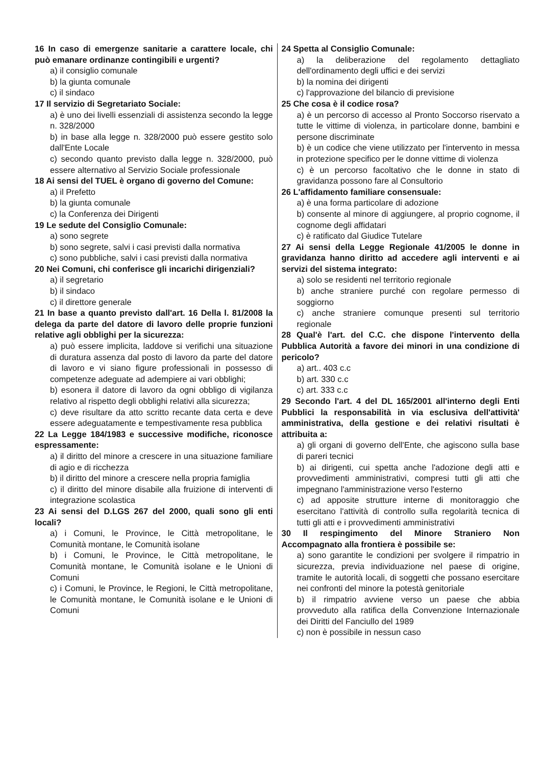16 In caso di emergenze sanitarie a carattere locale, chi può emanare ordinanze contingibili e urgenti?
a) il consiglio comunale
b) la giunta comunale
c) il sindaco
17 Il servizio di Segretariato Sociale:
a) è uno dei livelli essenziali di assistenza secondo la legge n. 328/2000
b) in base alla legge n. 328/2000 può essere gestito solo dall'Ente Locale
c) secondo quanto previsto dalla legge n. 328/2000, può essere alternativo al Servizio Sociale professionale
18 Ai sensi del TUEL è organo di governo del Comune:
a) il Prefetto
b) la giunta comunale
c) la Conferenza dei Dirigenti
19 Le sedute del Consiglio Comunale:
a) sono segrete
b) sono segrete, salvi i casi previsti dalla normativa
c) sono pubbliche, salvi i casi previsti dalla normativa
20 Nei Comuni, chi conferisce gli incarichi dirigenziali?
a) il segretario
b) il sindaco
c) il direttore generale
21 In base a quanto previsto dall'art. 16 Della l. 81/2008 la delega da parte del datore di lavoro delle proprie funzioni relative agli obblighi per la sicurezza:
a) può essere implicita, laddove si verifichi una situazione di duratura assenza dal posto di lavoro da parte del datore di lavoro e vi siano figure professionali in possesso di competenze adeguate ad adempiere ai vari obblighi;
b) esonera il datore di lavoro da ogni obbligo di vigilanza relativo al rispetto degli obblighi relativi alla sicurezza;
c) deve risultare da atto scritto recante data certa e deve essere adeguatamente e tempestivamente resa pubblica
22 La Legge 184/1983 e successive modifiche, riconosce espressamente:
a) il diritto del minore a crescere in una situazione familiare di agio e di ricchezza
b) il diritto del minore a crescere nella propria famiglia
c) il diritto del minore disabile alla fruizione di interventi di integrazione scolastica
23 Ai sensi del D.LGS 267 del 2000, quali sono gli enti locali?
a) i Comuni, le Province, le Città metropolitane, le Comunità montane, le Comunità isolane
b) i Comuni, le Province, le Città metropolitane, le Comunità montane, le Comunità isolane e le Unioni di Comuni
c) i Comuni, le Province, le Regioni, le Città metropolitane, le Comunità montane, le Comunità isolane e le Unioni di Comuni
24 Spetta al Consiglio Comunale:
a) la deliberazione del regolamento dettagliato dell'ordinamento degli uffici e dei servizi
b) la nomina dei dirigenti
c) l'approvazione del bilancio di previsione
25 Che cosa è il codice rosa?
a) è un percorso di accesso al Pronto Soccorso riservato a tutte le vittime di violenza, in particolare donne, bambini e persone discriminate
b) è un codice che viene utilizzato per l'intervento in messa in protezione specifico per le donne vittime di violenza
c) è un percorso facoltativo che le donne in stato di gravidanza possono fare al Consultorio
26 L'affidamento familiare consensuale:
a) è una forma particolare di adozione
b) consente al minore di aggiungere, al proprio cognome, il cognome degli affidatari
c) è ratificato dal Giudice Tutelare
27 Ai sensi della Legge Regionale 41/2005 le donne in gravidanza hanno diritto ad accedere agli interventi e ai servizi del sistema integrato:
a) solo se residenti nel territorio regionale
b) anche straniere purché con regolare permesso di soggiorno
c) anche straniere comunque presenti sul territorio regionale
28 Qual'è l'art. del C.C. che dispone l'intervento della Pubblica Autorità a favore dei minori in una condizione di pericolo?
a) art.. 403 c.c
b) art. 330 c.c
c) art. 333 c.c
29 Secondo l'art. 4 del DL 165/2001 all'interno degli Enti Pubblici la responsabilità in via esclusiva dell'attività' amministrativa, della gestione e dei relativi risultati è attribuita a:
a) gli organi di governo dell'Ente, che agiscono sulla base di pareri tecnici
b) ai dirigenti, cui spetta anche l'adozione degli atti e provvedimenti amministrativi, compresi tutti gli atti che impegnano l'amministrazione verso l'esterno
c) ad apposite strutture interne di monitoraggio che esercitano l'attività di controllo sulla regolarità tecnica di tutti gli atti e i provvedimenti amministrativi
30 Il respingimento del Minore Straniero Non Accompagnato alla frontiera è possibile se:
a) sono garantite le condizioni per svolgere il rimpatrio in sicurezza, previa individuazione nel paese di origine, tramite le autorità locali, di soggetti che possano esercitare nei confronti del minore la potestà genitoriale
b) il rimpatrio avviene verso un paese che abbia provveduto alla ratifica della Convenzione Internazionale dei Diritti del Fanciullo del 1989
c) non è possibile in nessun caso